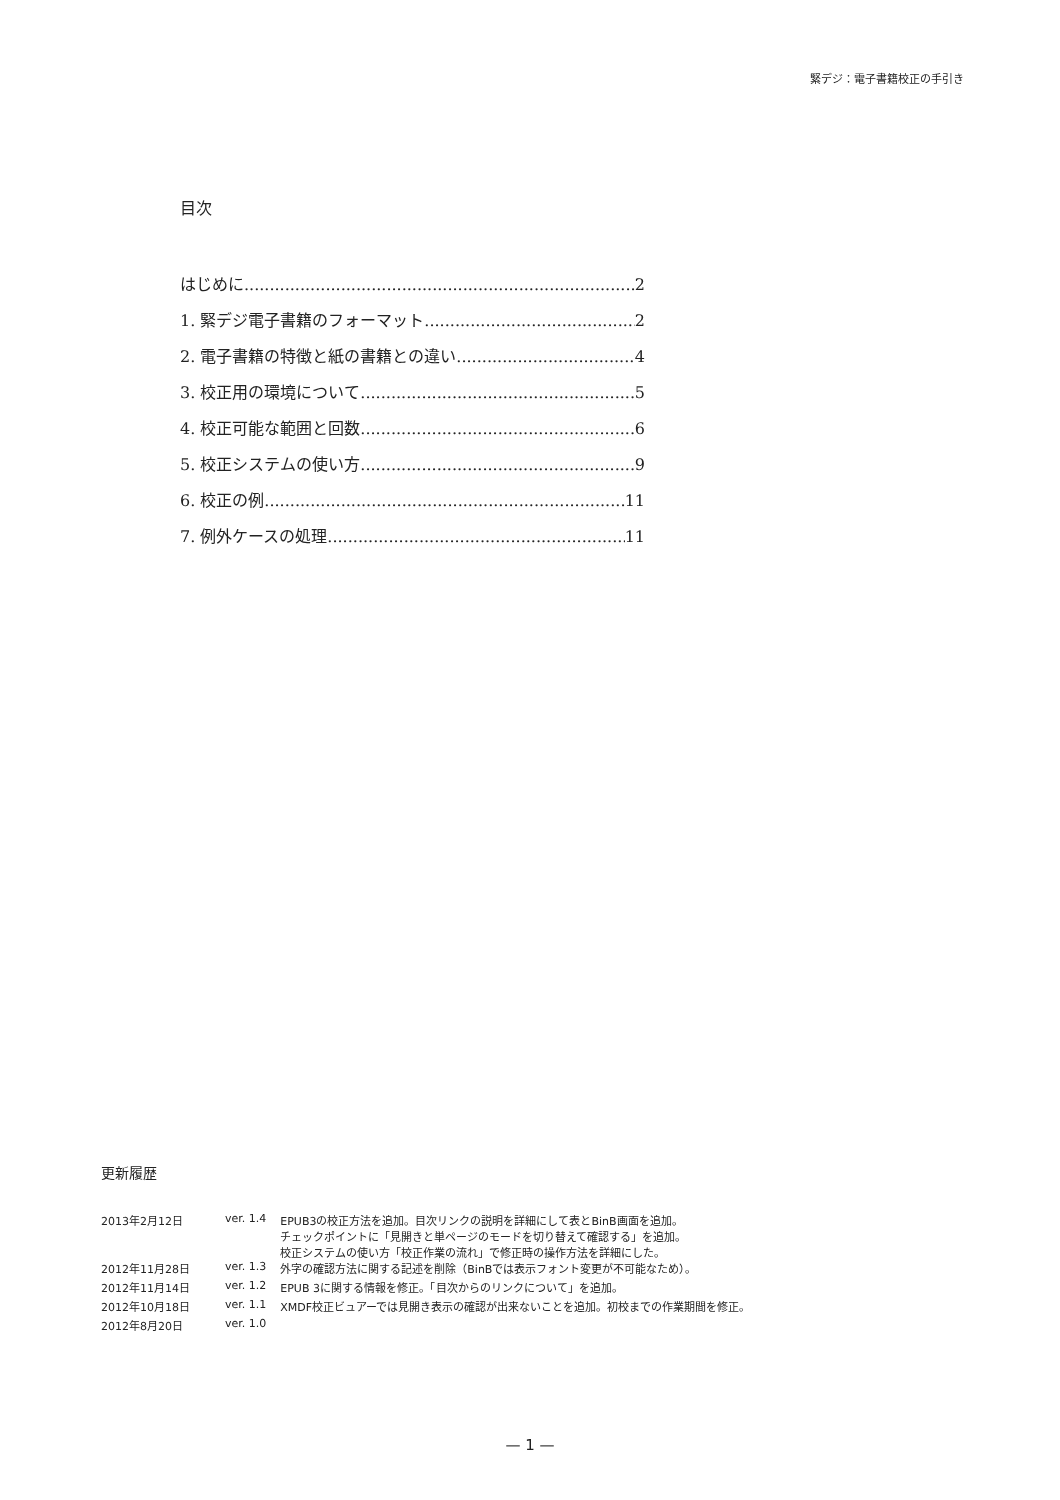緊デジ：電子書籍校正の手引き
目次
はじめに 2
1. 緊デジ電子書籍のフォーマット 2
2. 電子書籍の特徴と紙の書籍との違い 4
3. 校正用の環境について 5
4. 校正可能な範囲と回数 6
5. 校正システムの使い方 9
6. 校正の例 11
7. 例外ケースの処理 11
更新履歴
| 2013年2月12日 | ver. 1.4 | EPUB3の校正方法を追加。目次リンクの説明を詳細にして表とBinB画面を追加。 チェックポイントに「見開きと単ページのモードを切り替えて確認する」を追加。 校正システムの使い方「校正作業の流れ」で修正時の操作方法を詳細にした。 |
| 2012年11月28日 | ver. 1.3 | 外字の確認方法に関する記述を削除（BinBでは表示フォント変更が不可能なため）。 |
| 2012年11月14日 | ver. 1.2 | EPUB 3に関する情報を修正。「目次からのリンクについて」を追加。 |
| 2012年10月18日 | ver. 1.1 | XMDF校正ビュアーでは見開き表示の確認が出来ないことを追加。初校までの作業期間を修正。 |
| 2012年8月20日 | ver. 1.0 | |
— 1 —